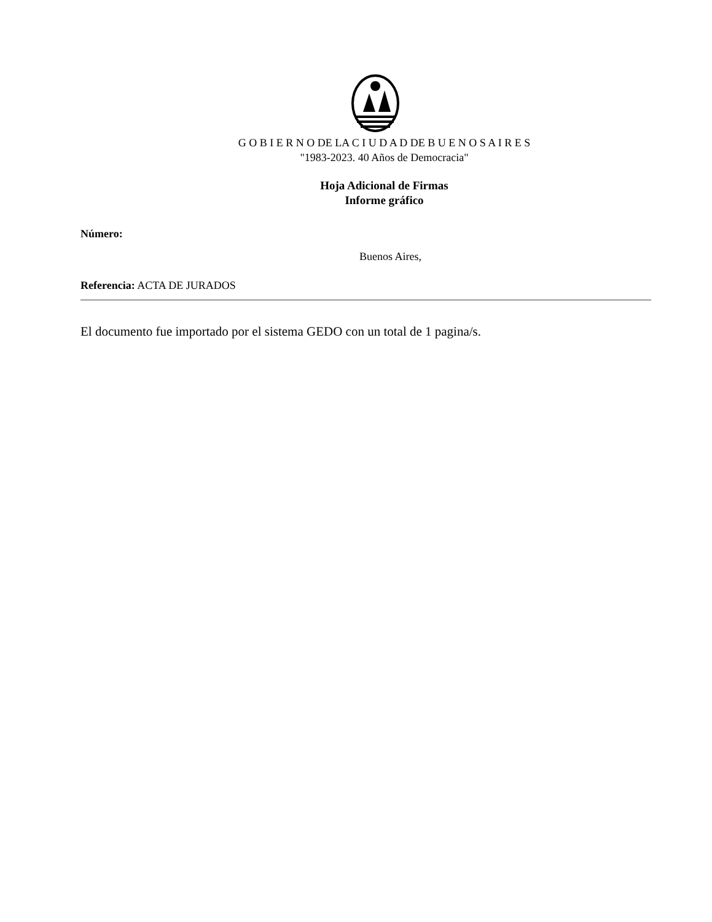G O B I E R N O DE LA C I U D A D DE B U E N O S A I R E S
"1983-2023. 40 Años de Democracia"
Hoja Adicional de Firmas
Informe gráfico
Número:
Buenos Aires,
Referencia: ACTA DE JURADOS
El documento fue importado por el sistema GEDO con un total de 1 pagina/s.